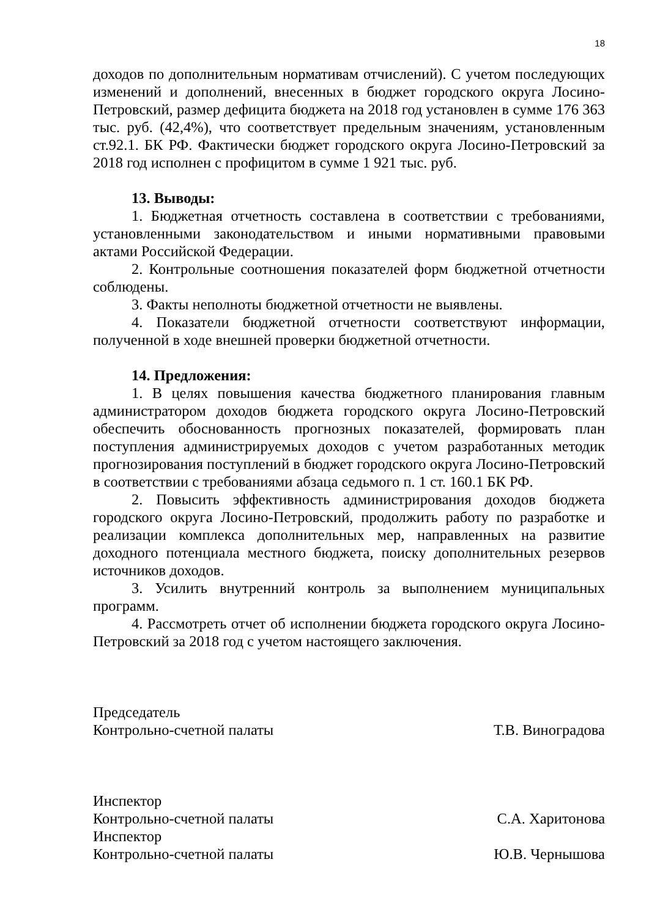18
доходов по дополнительным нормативам отчислений). С учетом последующих изменений и дополнений, внесенных в бюджет городского округа Лосино-Петровский, размер дефицита бюджета на 2018 год установлен в сумме 176 363 тыс. руб. (42,4%), что соответствует предельным значениям, установленным ст.92.1. БК РФ. Фактически бюджет городского округа Лосино-Петровский за 2018 год исполнен с профицитом в сумме 1 921 тыс. руб.
13. Выводы:
1. Бюджетная отчетность составлена в соответствии с требованиями, установленными законодательством и иными нормативными правовыми актами Российской Федерации.
2. Контрольные соотношения показателей форм бюджетной отчетности соблюдены.
3. Факты неполноты бюджетной отчетности не выявлены.
4. Показатели бюджетной отчетности соответствуют информации, полученной в ходе внешней проверки бюджетной отчетности.
14. Предложения:
1. В целях повышения качества бюджетного планирования главным администратором доходов бюджета городского округа Лосино-Петровский обеспечить обоснованность прогнозных показателей, формировать план поступления администрируемых доходов с учетом разработанных методик прогнозирования поступлений в бюджет городского округа Лосино-Петровский в соответствии с требованиями абзаца седьмого п. 1 ст. 160.1 БК РФ.
2. Повысить эффективность администрирования доходов бюджета городского округа Лосино-Петровский, продолжить работу по разработке и реализации комплекса дополнительных мер, направленных на развитие доходного потенциала местного бюджета, поиску дополнительных резервов источников доходов.
3. Усилить внутренний контроль за выполнением муниципальных программ.
4. Рассмотреть отчет об исполнении бюджета городского округа Лосино-Петровский за 2018 год с учетом настоящего заключения.
Председатель
Контрольно-счетной палаты Т.В. Виноградова
Инспектор
Контрольно-счетной палаты С.А. Харитонова
Инспектор
Контрольно-счетной палаты Ю.В. Чернышова